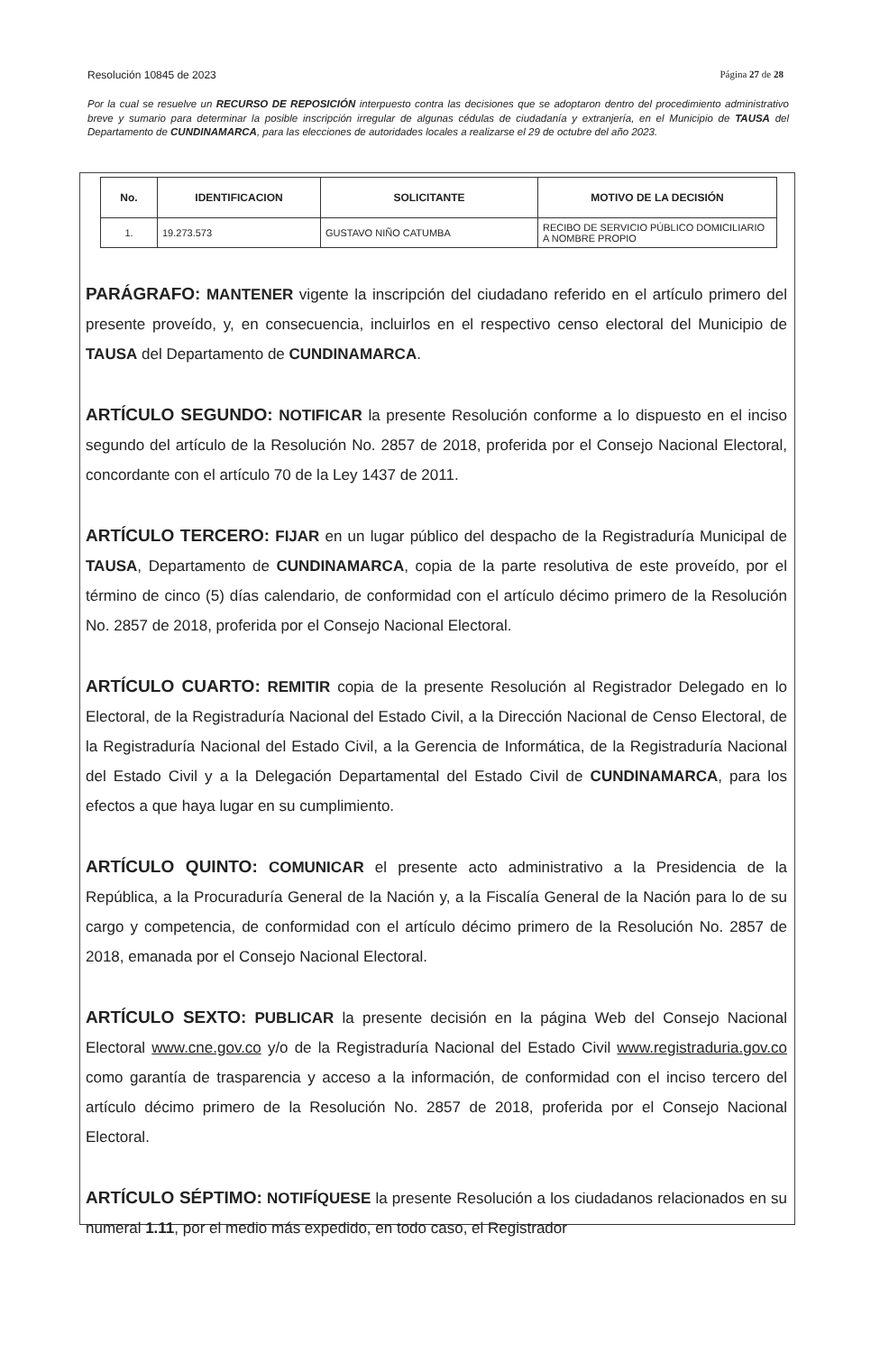Resolución 10845 de 2023 Página 27 de 28
Por la cual se resuelve un RECURSO DE REPOSICIÓN interpuesto contra las decisiones que se adoptaron dentro del procedimiento administrativo breve y sumario para determinar la posible inscripción irregular de algunas cédulas de ciudadanía y extranjería, en el Municipio de TAUSA del Departamento de CUNDINAMARCA, para las elecciones de autoridades locales a realizarse el 29 de octubre del año 2023.
| No. | IDENTIFICACION | SOLICITANTE | MOTIVO DE LA DECISIÓN |
| --- | --- | --- | --- |
| 1. | 19.273.573 | GUSTAVO NIÑO CATUMBA | RECIBO DE SERVICIO PÚBLICO DOMICILIARIO A NOMBRE PROPIO |
PARÁGRAFO: MANTENER vigente la inscripción del ciudadano referido en el artículo primero del presente proveído, y, en consecuencia, incluirlos en el respectivo censo electoral del Municipio de TAUSA del Departamento de CUNDINAMARCA.
ARTÍCULO SEGUNDO: NOTIFICAR la presente Resolución conforme a lo dispuesto en el inciso segundo del artículo de la Resolución No. 2857 de 2018, proferida por el Consejo Nacional Electoral, concordante con el artículo 70 de la Ley 1437 de 2011.
ARTÍCULO TERCERO: FIJAR en un lugar público del despacho de la Registraduría Municipal de TAUSA, Departamento de CUNDINAMARCA, copia de la parte resolutiva de este proveído, por el término de cinco (5) días calendario, de conformidad con el artículo décimo primero de la Resolución No. 2857 de 2018, proferida por el Consejo Nacional Electoral.
ARTÍCULO CUARTO: REMITIR copia de la presente Resolución al Registrador Delegado en lo Electoral, de la Registraduría Nacional del Estado Civil, a la Dirección Nacional de Censo Electoral, de la Registraduría Nacional del Estado Civil, a la Gerencia de Informática, de la Registraduría Nacional del Estado Civil y a la Delegación Departamental del Estado Civil de CUNDINAMARCA, para los efectos a que haya lugar en su cumplimiento.
ARTÍCULO QUINTO: COMUNICAR el presente acto administrativo a la Presidencia de la República, a la Procuraduría General de la Nación y, a la Fiscalía General de la Nación para lo de su cargo y competencia, de conformidad con el artículo décimo primero de la Resolución No. 2857 de 2018, emanada por el Consejo Nacional Electoral.
ARTÍCULO SEXTO: PUBLICAR la presente decisión en la página Web del Consejo Nacional Electoral www.cne.gov.co y/o de la Registraduría Nacional del Estado Civil www.registraduria.gov.co como garantía de trasparencia y acceso a la información, de conformidad con el inciso tercero del artículo décimo primero de la Resolución No. 2857 de 2018, proferida por el Consejo Nacional Electoral.
ARTÍCULO SÉPTIMO: NOTIFÍQUESE la presente Resolución a los ciudadanos relacionados en su numeral 1.11, por el medio más expedido, en todo caso, el Registrador